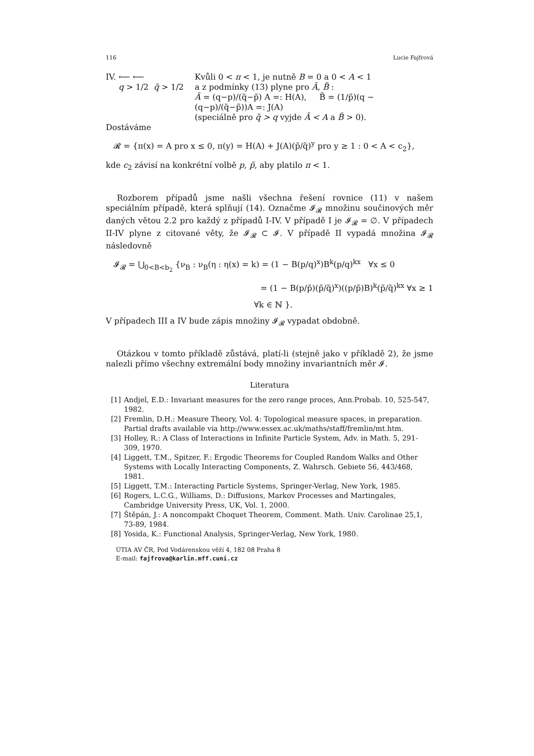116 Lucie Fajfrová
IV. ⟵ ⟵
q > 1/2 q̃ > 1/2
Kvůli 0 < π < 1, je nutně B = 0 a 0 < A < 1
a z podmínky (13) plyne pro Ã, B̃ :
Ã = (q−p)/(q̃−p̃) A =: H(A), B̃ = (1/p̃)(q − (q−p)/(q̃−p̃))A =: J(A)
(speciálně pro q̃ > q vyjde Ã < A a B̃ > 0).
Dostáváme
𝓡 = {π(x) = A pro x ≤ 0, π(y) = H(A) + J(A)(p̃/q̃)<sup>y</sup> pro y ≥ 1 : 0 < A < c<sub>2</sub>},
kde c<sub>2</sub> závisí na konkrétní volbě p, p̃, aby platilo π < 1.
Rozborem případů jsme našli všechna řešení rovnice (11) v našem speciálním případě, která splňují (14). Označme 𝓘<sub>𝓡</sub> množinu součinových měr daných větou 2.2 pro každý z případů I-IV. V případě I je 𝓘<sub>𝓡</sub> = ∅. V případech II-IV plyne z citované věty, že 𝓘<sub>𝓡</sub> ⊂ 𝓘. V případě II vypadá množina 𝓘<sub>𝓡</sub> následovně
𝓘<sub>𝓡</sub> = ⋃<sub>0<B<b<sub>2</sub></sub> {ν<sub>B</sub> : ν<sub>B</sub>(η : η(x) = k) = (1 − B(p/q)<sup>x</sup>)B<sup>k</sup>(p/q)<sup>kx</sup> ∀x ≤ 0
= (1 − B(p/p̃)(p̃/q̃)<sup>x</sup>)((p/p̃)B)<sup>k</sup>(p̃/q̃)<sup>kx</sup> ∀x ≥ 1
∀k ∈ ℕ }.
V případech III a IV bude zápis množiny 𝓘<sub>𝓡</sub> vypadat obdobně.
Otázkou v tomto příkladě zůstává, platí-li (stejně jako v příkladě 2), že jsme nalezli přímo všechny extremální body množiny invariantních měr 𝓘.
Literatura
[1] Andjel, E.D.: Invariant measures for the zero range proces, Ann.Probab. 10, 525-547, 1982.
[2] Fremlin, D.H.: Measure Theory, Vol. 4: Topological measure spaces, in preparation. Partial drafts available via http://www.essex.ac.uk/maths/staff/fremlin/mt.htm.
[3] Holley, R.: A Class of Interactions in Infinite Particle System, Adv. in Math. 5, 291-309, 1970.
[4] Liggett, T.M., Spitzer, F.: Ergodic Theorems for Coupled Random Walks and Other Systems with Locally Interacting Components, Z. Wahrsch. Gebiete 56, 443/468, 1981.
[5] Liggett, T.M.: Interacting Particle Systems, Springer-Verlag, New York, 1985.
[6] Rogers, L.C.G., Williams, D.: Diffusions, Markov Processes and Martingales, Cambridge University Press, UK, Vol. 1, 2000.
[7] Štěpán, J.: A noncompakt Choquet Theorem, Comment. Math. Univ. Carolinae 25,1, 73-89, 1984.
[8] Yosida, K.: Functional Analysis, Springer-Verlag, New York, 1980.
ÚTIA AV ČR, Pod Vodárenskou věží 4, 182 08 Praha 8
E-mail: fajfrova@karlin.mff.cuni.cz